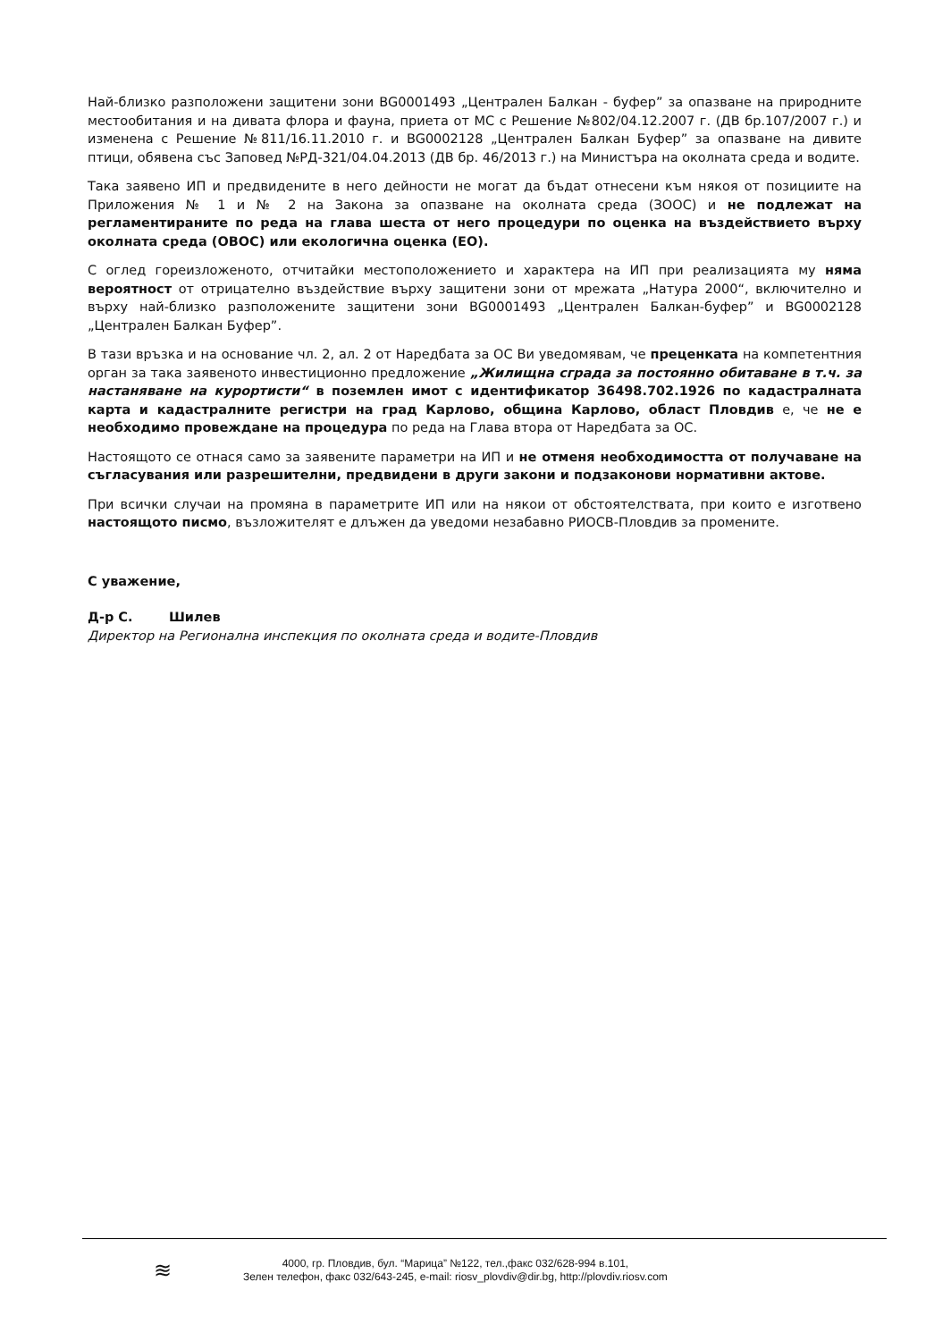Най-близко разположени защитени зони BG0001493 „Централен Балкан - буфер” за опазване на природните местообитания и на дивата флора и фауна, приета от МС с Решение №802/04.12.2007 г. (ДВ бр.107/2007 г.) и изменена с Решение №811/16.11.2010 г. и BG0002128 „Централен Балкан Буфер” за опазване на дивите птици, обявена със Заповед №РД-321/04.04.2013 (ДВ бр. 46/2013 г.) на Министъра на околната среда и водите.
Така заявено ИП и предвидените в него дейности не могат да бъдат отнесени към някоя от позициите на Приложения № 1 и № 2 на Закона за опазване на околната среда (ЗООС) и не подлежат на регламентираните по реда на глава шеста от него процедури по оценка на въздействието върху околната среда (ОВОС) или екологична оценка (ЕО).
С оглед гореизложеното, отчитайки местоположението и характера на ИП при реализацията му няма вероятност от отрицателно въздействие върху защитени зони от мрежата „Натура 2000“, включително и върху най-близко разположените защитени зони BG0001493 „Централен Балкан-буфер” и BG0002128 „Централен Балкан Буфер”.
В тази връзка и на основание чл. 2, ал. 2 от Наредбата за ОС Ви уведомявам, че преценката на компетентния орган за така заявеното инвестиционно предложение „Жилищна сграда за постоянно обитаване в т.ч. за настаняване на курортисти“ в поземлен имот с идентификатор 36498.702.1926 по кадастралната карта и кадастралните регистри на град Карлово, община Карлово, област Пловдив е, че не е необходимо провеждане на процедура по реда на Глава втора от Наредбата за ОС.
Настоящото се отнася само за заявените параметри на ИП и не отменя необходимостта от получаване на съгласувания или разрешителни, предвидени в други закони и подзаконови нормативни актове.
При всички случаи на промяна в параметрите ИП или на някои от обстоятелствата, при които е изготвено настоящото писмо, възложителят е длъжен да уведоми незабавно РИОСВ-Пловдив за промените.
С уважение,
Д-р С. Шилев
Директор на Регионална инспекция по околната среда и водите-Пловдив
≋
4000, гр. Пловдив, бул. “Марица” №122, тел.,факс 032/628-994 в.101,
Зелен телефон, факс 032/643-245, e-mail: riosv_plovdiv@dir.bg, http://plovdiv.riosv.com